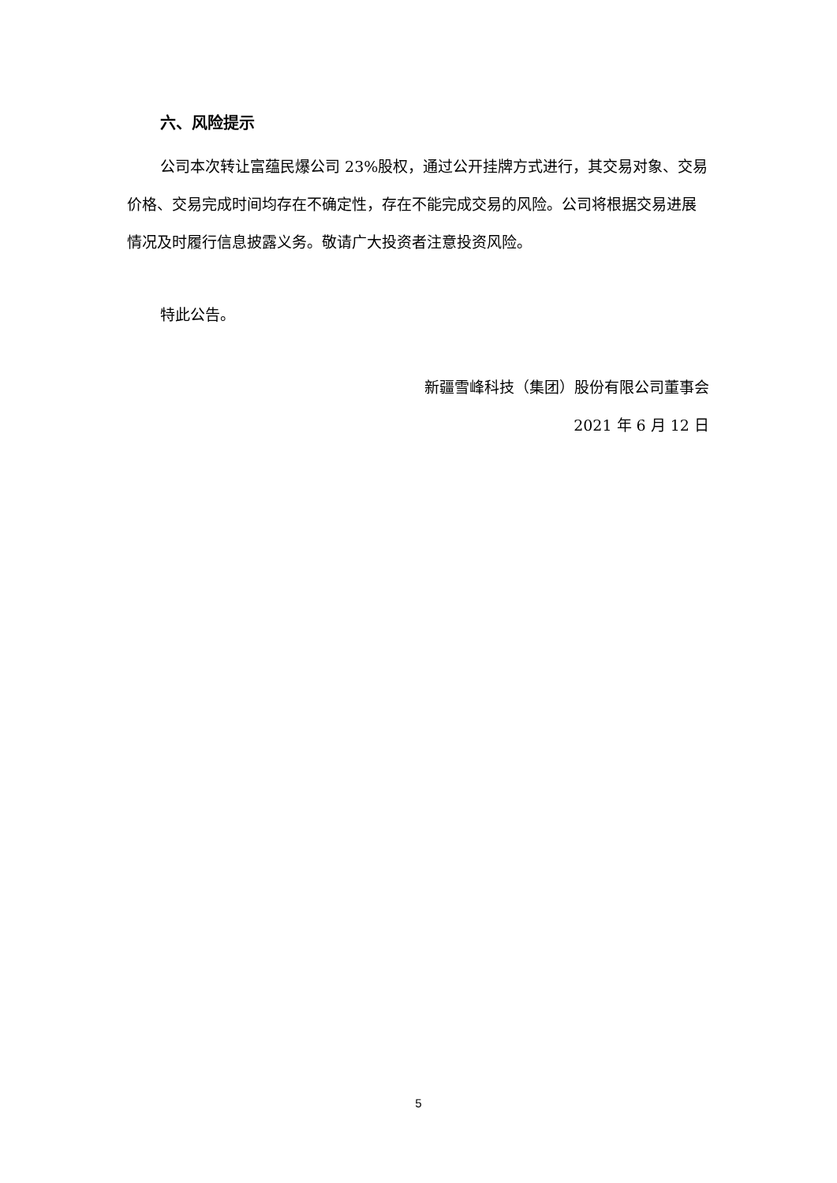六、风险提示
公司本次转让富蕴民爆公司 23%股权，通过公开挂牌方式进行，其交易对象、交易价格、交易完成时间均存在不确定性，存在不能完成交易的风险。公司将根据交易进展情况及时履行信息披露义务。敬请广大投资者注意投资风险。
特此公告。
新疆雪峰科技（集团）股份有限公司董事会
2021 年 6 月 12 日
5